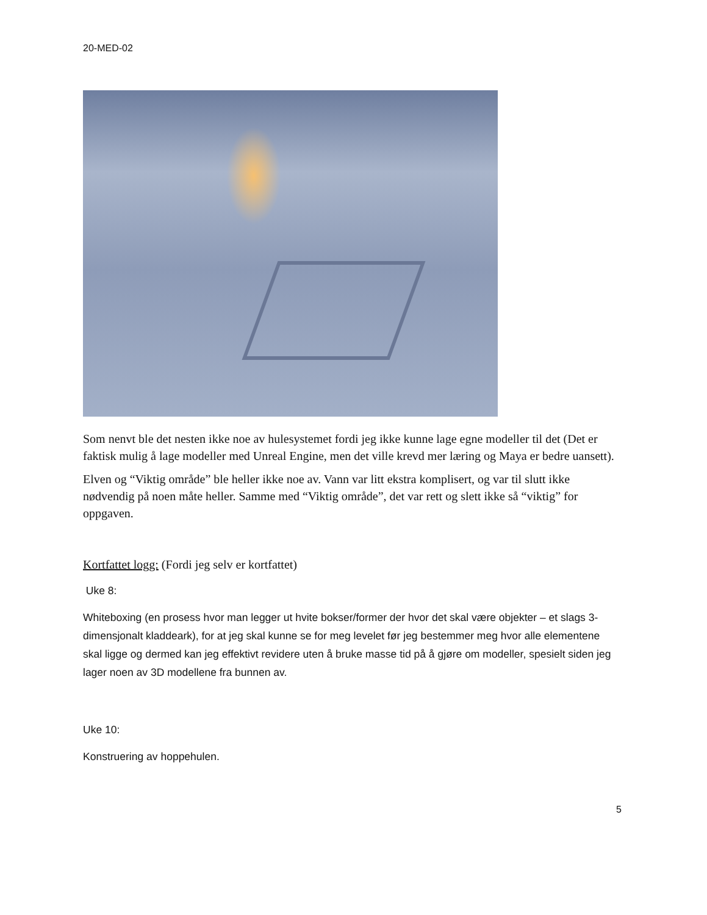20-MED-02
Som nenvt ble det nesten ikke noe av hulesystemet fordi jeg ikke kunne lage egne modeller til det (Det er faktisk mulig å lage modeller med Unreal Engine, men det ville krevd mer læring og Maya er bedre uansett).
Elven og “Viktig område” ble heller ikke noe av. Vann var litt ekstra komplisert, og var til slutt ikke nødvendig på noen måte heller. Samme med “Viktig område”, det var rett og slett ikke så “viktig” for oppgaven.
Kortfattet logg: (Fordi jeg selv er kortfattet)
Uke 8:
Whiteboxing (en prosess hvor man legger ut hvite bokser/former der hvor det skal være objekter – et slags 3-dimensjonalt kladdeark), for at jeg skal kunne se for meg levelet før jeg bestemmer meg hvor alle elementene skal ligge og dermed kan jeg effektivt revidere uten å bruke masse tid på å gjøre om modeller, spesielt siden jeg lager noen av 3D modellene fra bunnen av.
Uke 10:
Konstruering av hoppehulen.
5